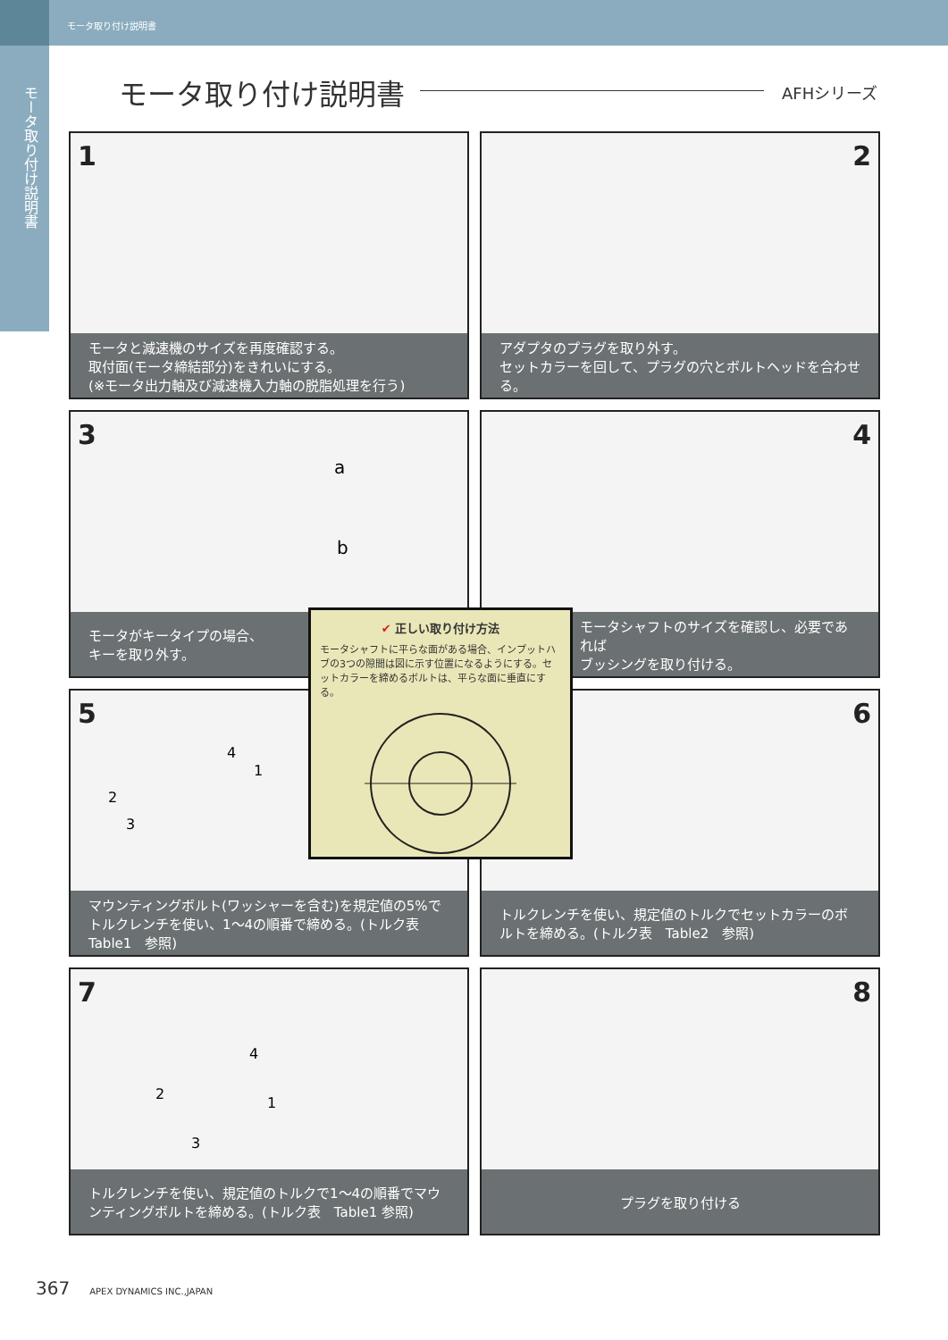モータ取り付け説明書
モータ取り付け説明書
モータ取り付け説明書 AFHシリーズ
1
モータと減速機のサイズを再度確認する。
取付面(モータ締結部分)をきれいにする。
(※モータ出力軸及び減速機入力軸の脱脂処理を行う)
2
アダプタのプラグを取り外す。
セットカラーを回して、プラグの穴とボルトヘッドを合わせる。
3
a
b
モータがキータイプの場合、
キーを取り外す。
4
モータシャフトのサイズを確認し、必要であれば
ブッシングを取り付ける。
5
4
1
2
3
マウンティングボルト(ワッシャーを含む)を規定値の5%でトルクレンチを使い、1〜4の順番で締める。(トルク表　Table1　参照)
6
トルクレンチを使い、規定値のトルクでセットカラーのボルトを締める。(トルク表　Table2　参照)
7
4
2
1
3
トルクレンチを使い、規定値のトルクで1〜4の順番でマウンティングボルトを締める。(トルク表　Table1 参照)
8
プラグを取り付ける
✔ 正しい取り付け方法
モータシャフトに平らな面がある場合、インプットハブの3つの隙間は図に示す位置になるようにする。セットカラーを締めるボルトは、平らな面に垂直にする。
367 APEX DYNAMICS INC.,JAPAN